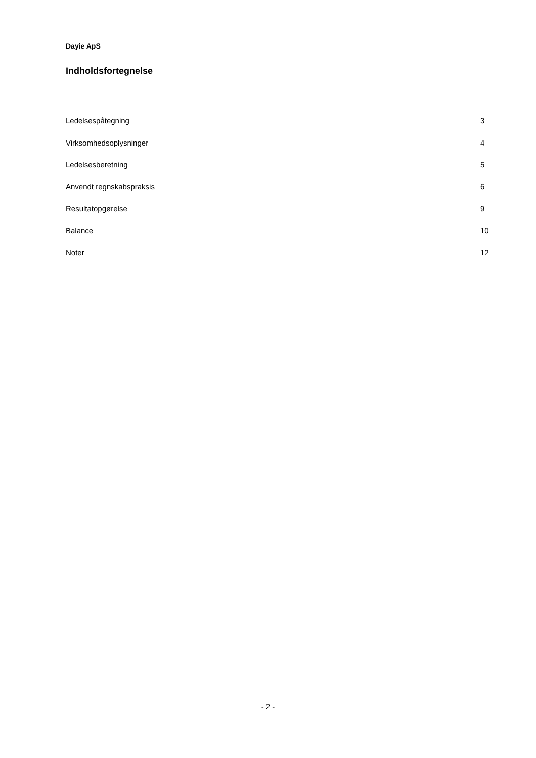Dayie ApS
Indholdsfortegnelse
| Ledelsespåtegning | 3 |
| Virksomhedsoplysninger | 4 |
| Ledelsesberetning | 5 |
| Anvendt regnskabspraksis | 6 |
| Resultatopgørelse | 9 |
| Balance | 10 |
| Noter | 12 |
- 2 -